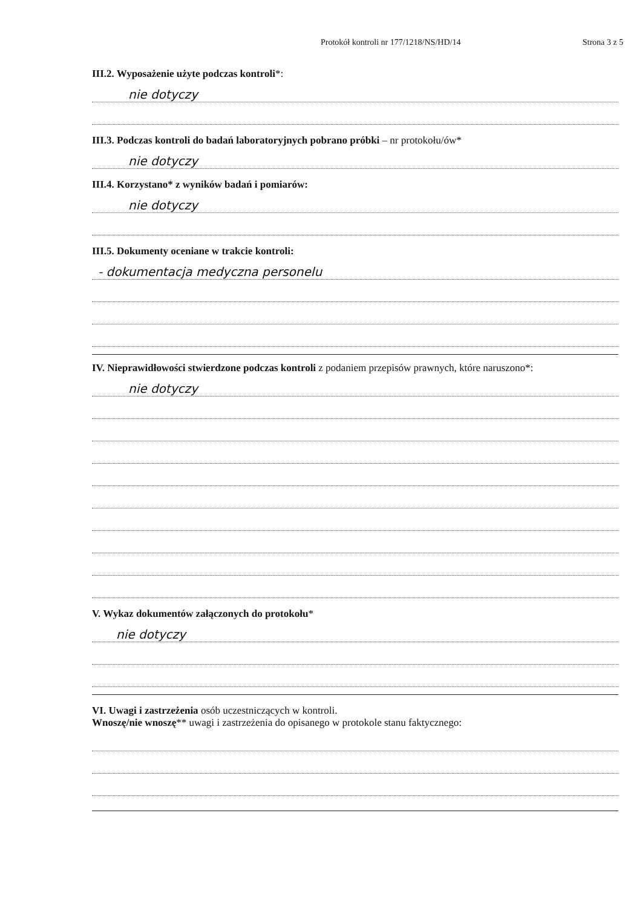Protokół kontroli nr 177/1218/NS/HD/14 Strona 3 z 5
III.2. Wyposażenie użyte podczas kontroli*:
nie dotyczy
III.3. Podczas kontroli do badań laboratoryjnych pobrano próbki – nr protokołu/ów*
nie dotyczy
III.4. Korzystano* z wyników badań i pomiarów:
nie dotyczy
III.5. Dokumenty oceniane w trakcie kontroli:
- dokumentacja medyczna personelu
IV. Nieprawidłowości stwierdzone podczas kontroli z podaniem przepisów prawnych, które naruszono*:
nie dotyczy
V. Wykaz dokumentów załączonych do protokołu*
nie dotyczy
VI. Uwagi i zastrzeżenia osób uczestniczących w kontroli.
Wnoszę/nie wnoszę** uwagi i zastrzeżenia do opisanego w protokole stanu faktycznego: